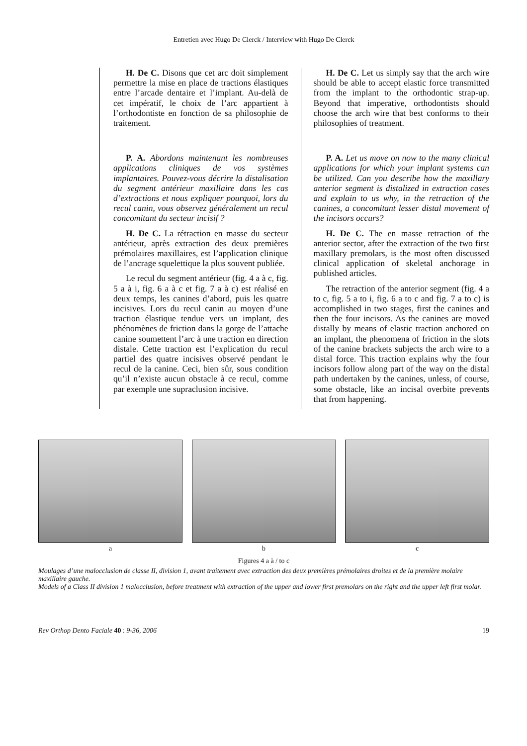Entretien avec Hugo De Clerck / Interview with Hugo De Clerck
H. De C. Disons que cet arc doit simplement permettre la mise en place de tractions élastiques entre l’arcade dentaire et l’implant. Au-delà de cet impératif, le choix de l’arc appartient à l’orthodontiste en fonction de sa philosophie de traitement.
P. A. Abordons maintenant les nombreuses applications cliniques de vos systèmes implantaires. Pouvez-vous décrire la distalisation du segment antérieur maxillaire dans les cas d’extractions et nous expliquer pourquoi, lors du recul canin, vous observez généralement un recul concomitant du secteur incisif ?
H. De C. La rétraction en masse du secteur antérieur, après extraction des deux premières prémolaires maxillaires, est l’application clinique de l’ancrage squelettique la plus souvent publiée.
Le recul du segment antérieur (fig. 4 a à c, fig. 5 a à i, fig. 6 a à c et fig. 7 a à c) est réalisé en deux temps, les canines d’abord, puis les quatre incisives. Lors du recul canin au moyen d’une traction élastique tendue vers un implant, des phénomènes de friction dans la gorge de l’attache canine soumettent l’arc à une traction en direction distale. Cette traction est l’explication du recul partiel des quatre incisives observé pendant le recul de la canine. Ceci, bien sûr, sous condition qu’il n’existe aucun obstacle à ce recul, comme par exemple une supraclusion incisive.
H. De C. Let us simply say that the arch wire should be able to accept elastic force transmitted from the implant to the orthodontic strap-up. Beyond that imperative, orthodontists should choose the arch wire that best conforms to their philosophies of treatment.
P. A. Let us move on now to the many clinical applications for which your implant systems can be utilized. Can you describe how the maxillary anterior segment is distalized in extraction cases and explain to us why, in the retraction of the canines, a concomitant lesser distal movement of the incisors occurs?
H. De C. The en masse retraction of the anterior sector, after the extraction of the two first maxillary premolars, is the most often discussed clinical application of skeletal anchorage in published articles.
The retraction of the anterior segment (fig. 4 a to c, fig. 5 a to i, fig. 6 a to c and fig. 7 a to c) is accomplished in two stages, first the canines and then the four incisors. As the canines are moved distally by means of elastic traction anchored on an implant, the phenomena of friction in the slots of the canine brackets subjects the arch wire to a distal force. This traction explains why the four incisors follow along part of the way on the distal path undertaken by the canines, unless, of course, some obstacle, like an incisal overbite prevents that from happening.
a b c
Figures 4 a à / to c
Moulages d’une malocclusion de classe II, division 1, avant traitement avec extraction des deux premières prémolaires droites et de la première molaire maxillaire gauche.
Models of a Class II division 1 malocclusion, before treatment with extraction of the upper and lower first premolars on the right and the upper left first molar.
Rev Orthop Dento Faciale 40 : 9-36, 2006 19